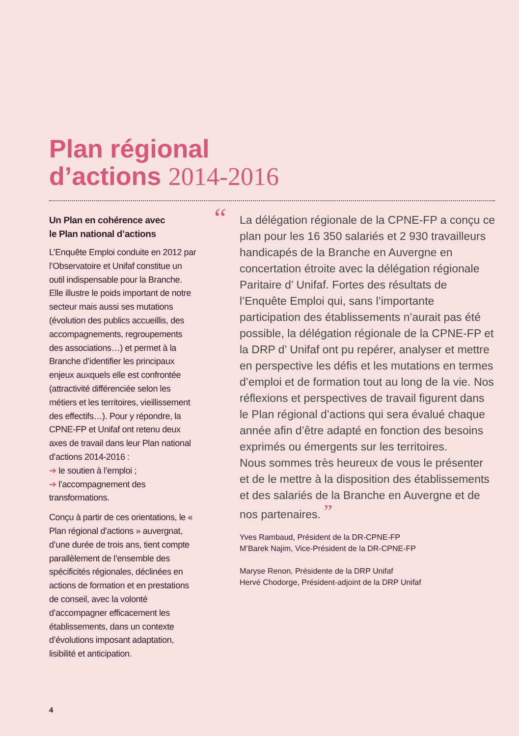Plan régional
d’actions 2014-2016
Un Plan en cohérence avec
le Plan national d’actions
L’Enquête Emploi conduite en 2012 par l’Observatoire et Unifaf constitue un outil indispensable pour la Branche. Elle illustre le poids important de notre secteur mais aussi ses mutations (évolution des publics accueillis, des accompagnements, regroupements des associations…) et permet à la Branche d’identifier les principaux enjeux auxquels elle est confrontée (attractivité différenciée selon les métiers et les territoires, vieillissement des effectifs…). Pour y répondre, la CPNE-FP et Unifaf ont retenu deux axes de travail dans leur Plan national d’actions 2014-2016 :
➔ le soutien à l’emploi ;
➔ l’accompagnement des transformations.
Conçu à partir de ces orientations, le « Plan régional d’actions » auvergnat, d’une durée de trois ans, tient compte parallèlement de l’ensemble des spécificités régionales, déclinées en actions de formation et en prestations de conseil, avec la volonté d’accompagner efficacement les établissements, dans un contexte d’évolutions imposant adaptation, lisibilité et anticipation.
“ La délégation régionale de la CPNE-FP a conçu ce plan pour les 16 350 salariés et 2 930 travailleurs handicapés de la Branche en Auvergne en concertation étroite avec la délégation régionale Paritaire d’ Unifaf. Fortes des résultats de l’Enquête Emploi qui, sans l’importante participation des établissements n’aurait pas été possible, la délégation régionale de la CPNE-FP et la DRP d’ Unifaf ont pu repérer, analyser et mettre en perspective les défis et les mutations en termes d’emploi et de formation tout au long de la vie. Nos réflexions et perspectives de travail figurent dans le Plan régional d’actions qui sera évalué chaque année afin d’être adapté en fonction des besoins exprimés ou émergents sur les territoires.
Nous sommes très heureux de vous le présenter et de le mettre à la disposition des établissements et des salariés de la Branche en Auvergne et de nos partenaires. ”
Yves Rambaud, Président de la DR-CPNE-FP
M’Barek Najim, Vice-Président de la DR-CPNE-FP
Maryse Renon, Présidente de la DRP Unifaf
Hervé Chodorge, Président-adjoint de la DRP Unifaf
4